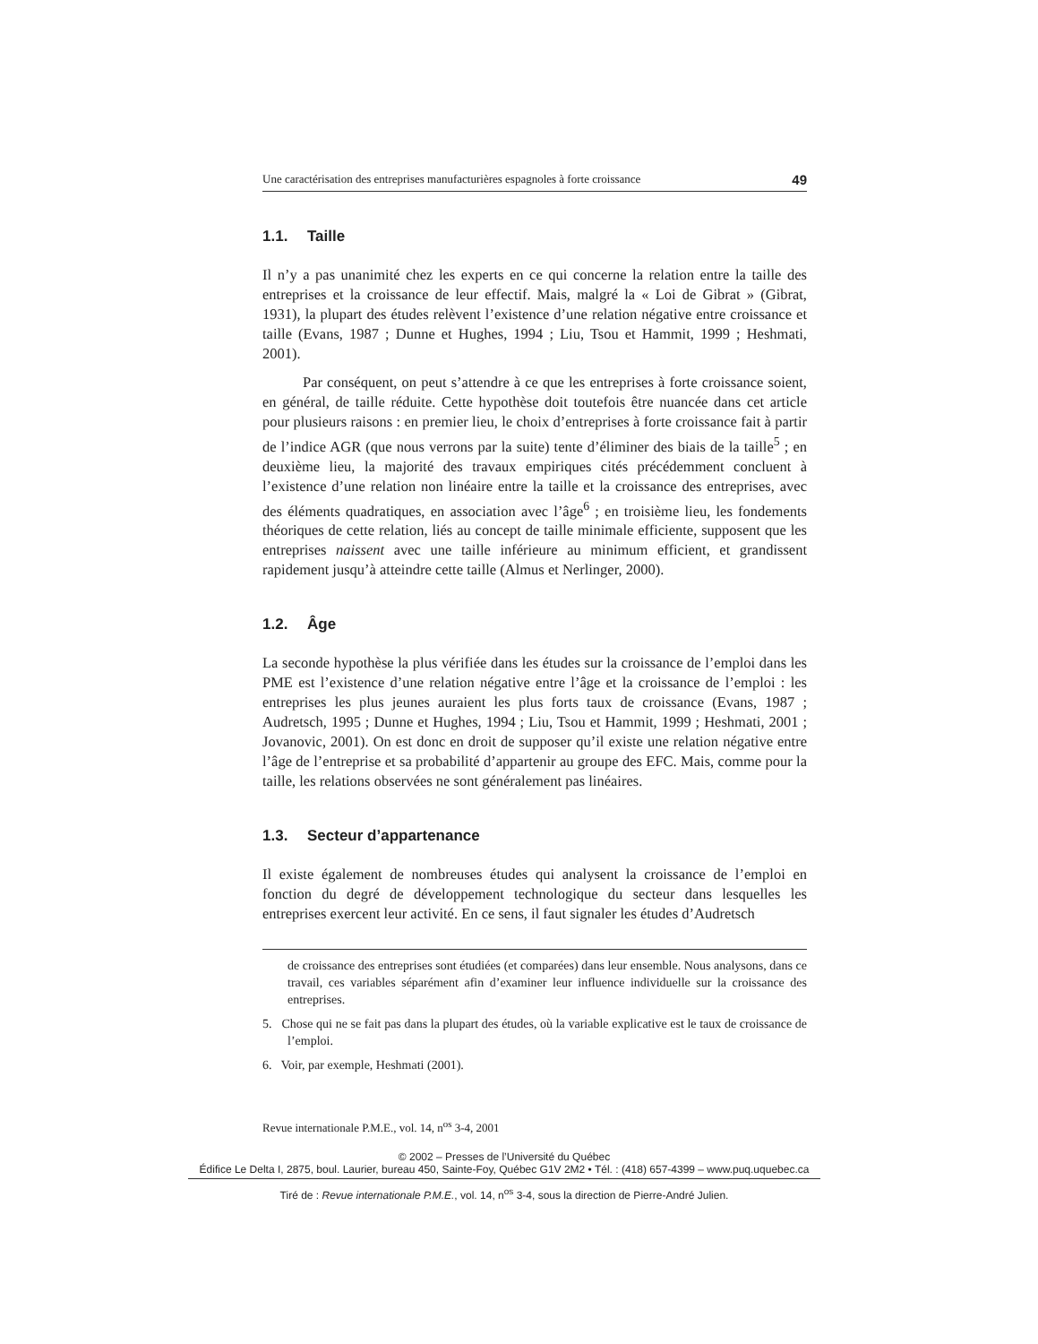Une caractérisation des entreprises manufacturières espagnoles à forte croissance 49
1.1. Taille
Il n’y a pas unanimité chez les experts en ce qui concerne la relation entre la taille des entreprises et la croissance de leur effectif. Mais, malgré la « Loi de Gibrat » (Gibrat, 1931), la plupart des études relèvent l’existence d’une relation négative entre croissance et taille (Evans, 1987 ; Dunne et Hughes, 1994 ; Liu, Tsou et Hammit, 1999 ; Heshmati, 2001).
Par conséquent, on peut s’attendre à ce que les entreprises à forte croissance soient, en général, de taille réduite. Cette hypothèse doit toutefois être nuancée dans cet article pour plusieurs raisons : en premier lieu, le choix d’entreprises à forte croissance fait à partir de l’indice AGR (que nous verrons par la suite) tente d’éliminer des biais de la taille<sup>5</sup> ; en deuxième lieu, la majorité des travaux empiriques cités précédemment concluent à l’existence d’une relation non linéaire entre la taille et la croissance des entreprises, avec des éléments quadratiques, en association avec l’âge<sup>6</sup> ; en troisième lieu, les fondements théoriques de cette relation, liés au concept de taille minimale efficiente, supposent que les entreprises naissent avec une taille inférieure au minimum efficient, et grandissent rapidement jusqu’à atteindre cette taille (Almus et Nerlinger, 2000).
1.2. Âge
La seconde hypothèse la plus vérifiée dans les études sur la croissance de l’emploi dans les PME est l’existence d’une relation négative entre l’âge et la croissance de l’emploi : les entreprises les plus jeunes auraient les plus forts taux de croissance (Evans, 1987 ; Audretsch, 1995 ; Dunne et Hughes, 1994 ; Liu, Tsou et Hammit, 1999 ; Heshmati, 2001 ; Jovanovic, 2001). On est donc en droit de supposer qu’il existe une relation négative entre l’âge de l’entreprise et sa probabilité d’appartenir au groupe des EFC. Mais, comme pour la taille, les relations observées ne sont généralement pas linéaires.
1.3. Secteur d’appartenance
Il existe également de nombreuses études qui analysent la croissance de l’emploi en fonction du degré de développement technologique du secteur dans lesquelles les entreprises exercent leur activité. En ce sens, il faut signaler les études d’Audretsch
de croissance des entreprises sont étudiées (et comparées) dans leur ensemble. Nous analysons, dans ce travail, ces variables séparément afin d’examiner leur influence individuelle sur la croissance des entreprises.
5. Chose qui ne se fait pas dans la plupart des études, où la variable explicative est le taux de croissance de l’emploi.
6. Voir, par exemple, Heshmati (2001).
Revue internationale P.M.E., vol. 14, n<sup>os</sup> 3-4, 2001
© 2002 – Presses de l’Université du Québec
Édifice Le Delta I, 2875, boul. Laurier, bureau 450, Sainte-Foy, Québec G1V 2M2 • Tél. : (418) 657-4399 – www.puq.uquebec.ca
Tiré de : Revue internationale P.M.E., vol. 14, n<sup>os</sup> 3-4, sous la direction de Pierre-André Julien.